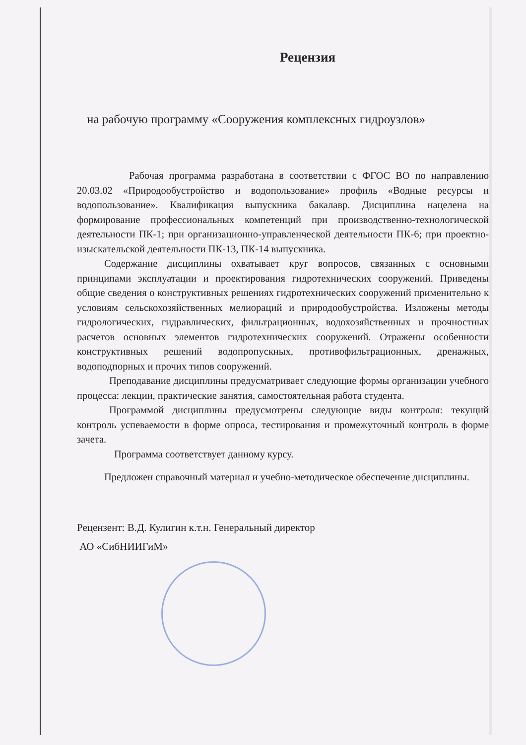Рецензия
на рабочую программу «Сооружения комплексных гидроузлов»
Рабочая программа разработана в соответствии с ФГОС ВО по направлению 20.03.02 «Природообустройство и водопользование» профиль «Водные ресурсы и водопользование». Квалификация выпускника бакалавр. Дисциплина нацелена на формирование профессиональных компетенций при производственно-технологической деятельности ПК-1; при организационно-управленческой деятельности ПК-6; при проектно-изыскательской деятельности ПК-13, ПК-14 выпускника.
Содержание дисциплины охватывает круг вопросов, связанных с основными принципами эксплуатации и проектирования гидротехнических сооружений. Приведены общие сведения о конструктивных решениях гидротехнических сооружений применительно к условиям сельскохозяйственных мелиораций и природообустройства. Изложены методы гидрологических, гидравлических, фильтрационных, водохозяйственных и прочностных расчетов основных элементов гидротехнических сооружений. Отражены особенности конструктивных решений водопропускных, противофильтрационных, дренажных, водоподпорных и прочих типов сооружений.
Преподавание дисциплины предусматривает следующие формы организации учебного процесса: лекции, практические занятия, самостоятельная работа студента.
Программой дисциплины предусмотрены следующие виды контроля: текущий контроль успеваемости в форме опроса, тестирования и промежуточный контроль в форме зачета.
Программа соответствует данному курсу.
Предложен справочный материал и учебно-методическое обеспечение дисциплины.
Рецензент: В.Д. Кулигин к.т.н. Генеральный директор
АО «СибНИИГиМ»